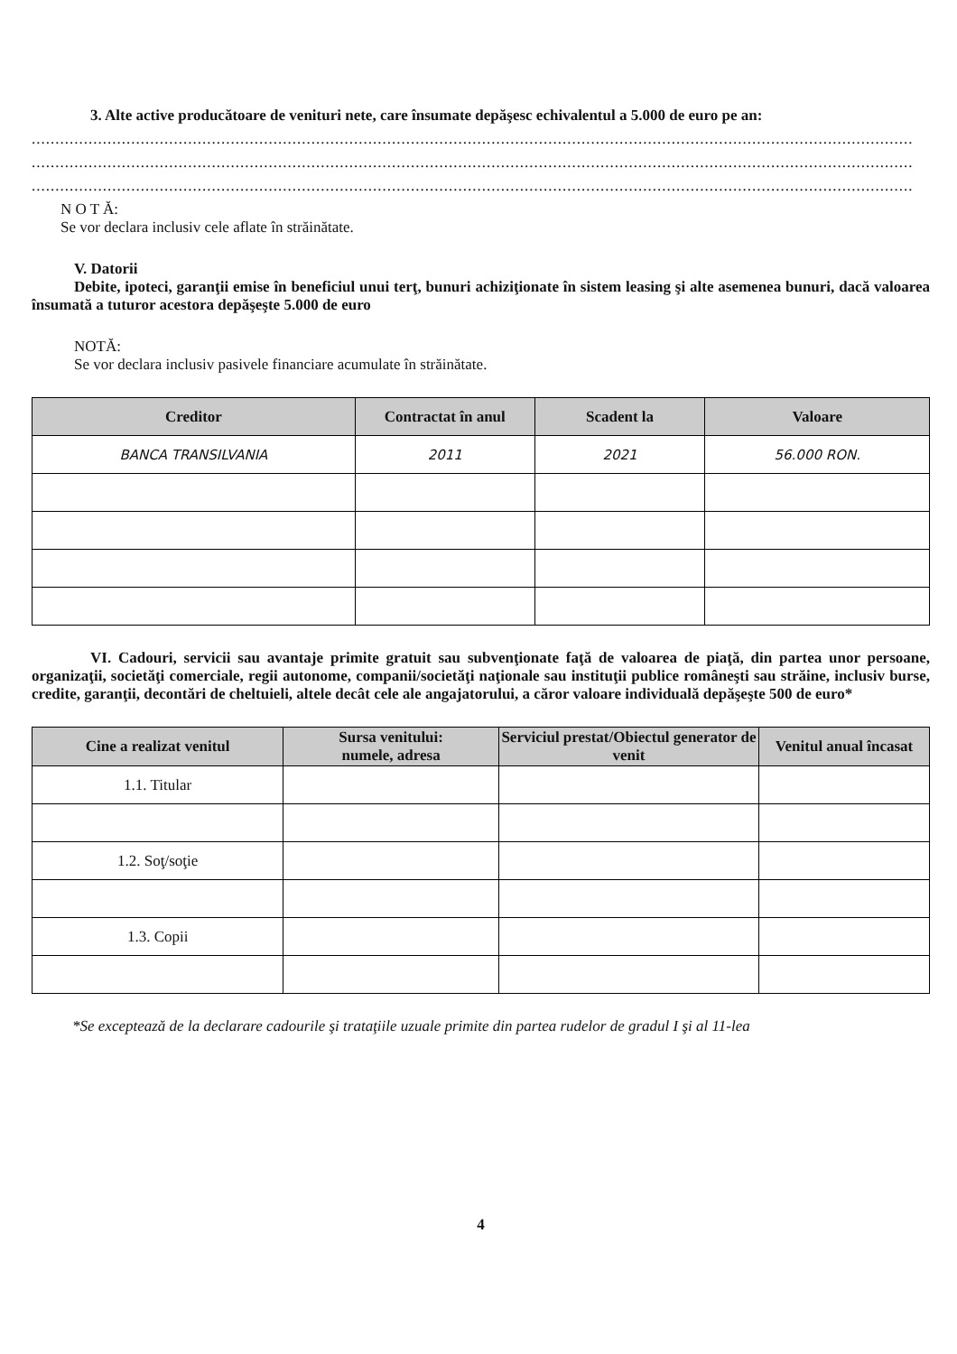3. Alte active producătoare de venituri nete, care însumate depăşesc echivalentul a 5.000 de euro pe an:
..........................................................................................................................................................................................
..........................................................................................................................................................................................
..........................................................................................................................................................................................
N O T Ă:
Se vor declara inclusiv cele aflate în străinătate.
V. Datorii
Debite, ipoteci, garanţii emise în beneficiul unui terţ, bunuri achiziţionate în sistem leasing şi alte asemenea bunuri, dacă valoarea însumată a tuturor acestora depăşeşte 5.000 de euro
NOTĂ:
Se vor declara inclusiv pasivele financiare acumulate în străinătate.
| Creditor | Contractat în anul | Scadent la | Valoare |
| --- | --- | --- | --- |
| BANCA TRANSILVANIA | 2011 | 2021 | 56.000 RON. |
VI. Cadouri, servicii sau avantaje primite gratuit sau subvenţionate faţă de valoarea de piaţă, din partea unor persoane, organizaţii, societăţi comerciale, regii autonome, companii/societăţi naţionale sau instituţii publice româneşti sau străine, inclusiv burse, credite, garanţii, decontări de cheltuieli, altele decât cele ale angajatorului, a căror valoare individuală depăşeşte 500 de euro*
| Cine a realizat venitul | Sursa venitului: numele, adresa | Serviciul prestat/Obiectul generator de venit | Venitul anual încasat |
| --- | --- | --- | --- |
| 1.1. Titular | | | |
| 1.2. Soţ/soţie | | | |
| 1.3. Copii | | | |
*Se exceptează de la declarare cadourile şi trataţiile uzuale primite din partea rudelor de gradul I şi al 11-lea
4